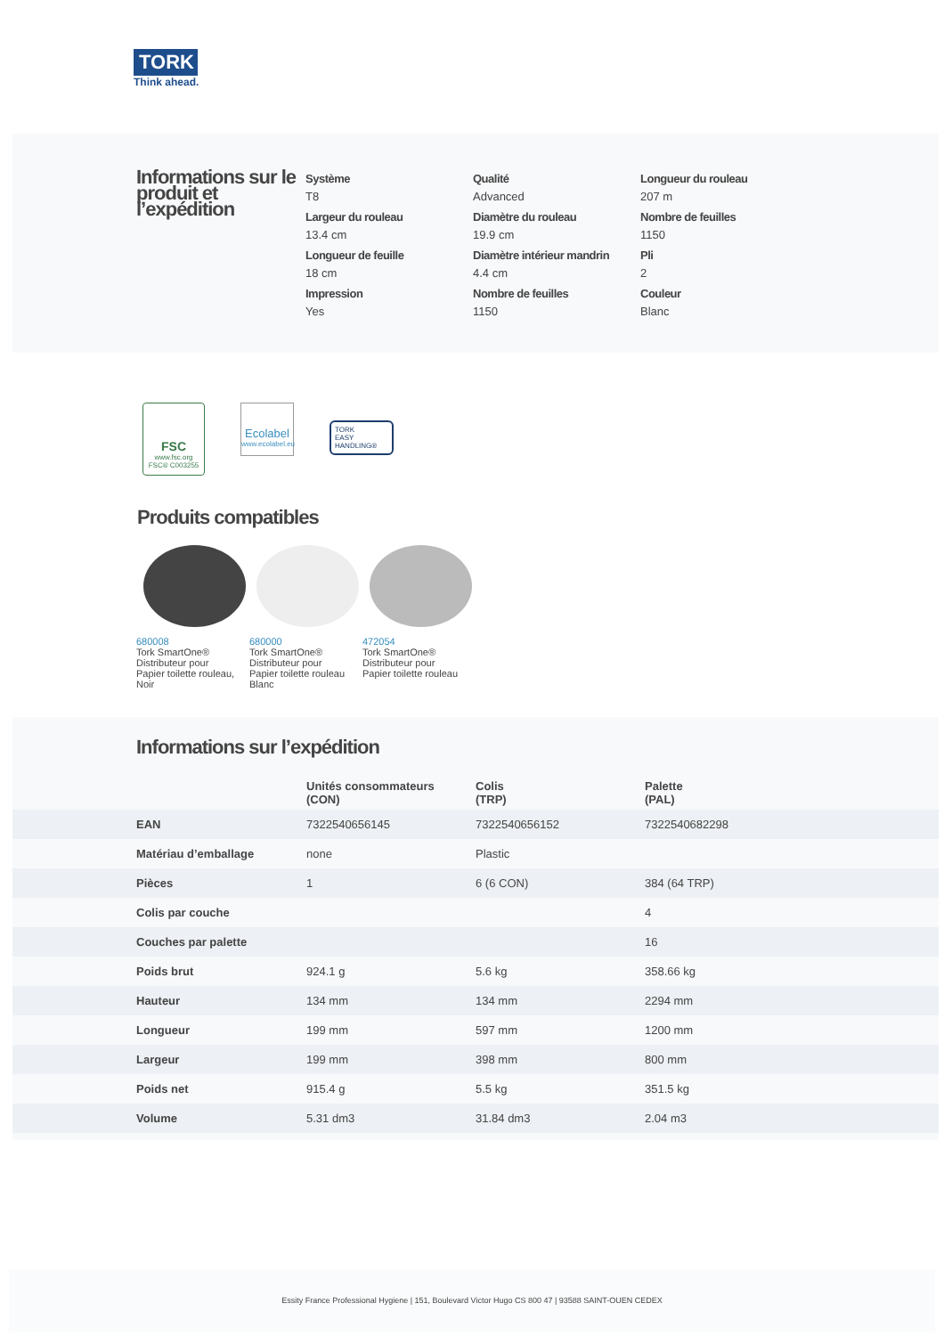TORK
Think ahead.
Informations sur le produit et l’expédition
Système
T8
Qualité
Advanced
Longueur du rouleau
207 m
Largeur du rouleau
13.4 cm
Diamètre du rouleau
19.9 cm
Nombre de feuilles
1150
Longueur de feuille
18 cm
Diamètre intérieur mandrin
4.4 cm
Pli
2
Impression
Yes
Nombre de feuilles
1150
Couleur
Blanc
FSC
www.fsc.org
FSC® C003255
Ecolabel
www.ecolabel.eu
TORK
EASY
HANDLING®
Produits compatibles
680008
Tork SmartOne® Distributeur pour Papier toilette rouleau, Noir
680000
Tork SmartOne® Distributeur pour Papier toilette rouleau Blanc
472054
Tork SmartOne® Distributeur pour Papier toilette rouleau
Informations sur l’expédition
| | Unités consommateurs (CON) | Colis (TRP) | Palette (PAL) |
| --- | --- | --- | --- |
| EAN | 7322540656145 | 7322540656152 | 7322540682298 |
| Matériau d’emballage | none | Plastic | |
| Pièces | 1 | 6 (6 CON) | 384 (64 TRP) |
| Colis par couche | | | 4 |
| Couches par palette | | | 16 |
| Poids brut | 924.1 g | 5.6 kg | 358.66 kg |
| Hauteur | 134 mm | 134 mm | 2294 mm |
| Longueur | 199 mm | 597 mm | 1200 mm |
| Largeur | 199 mm | 398 mm | 800 mm |
| Poids net | 915.4 g | 5.5 kg | 351.5 kg |
| Volume | 5.31 dm3 | 31.84 dm3 | 2.04 m3 |
Essity France Professional Hygiene | 151, Boulevard Victor Hugo CS 800 47 | 93588 SAINT-OUEN CEDEX